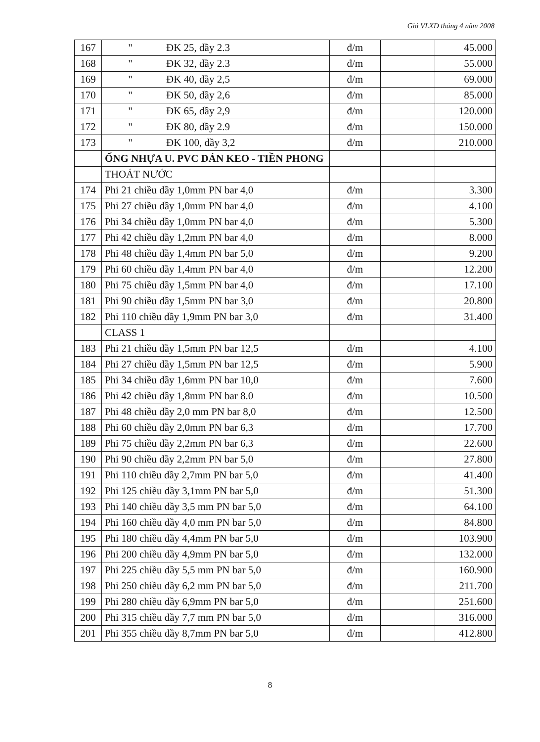Giá VLXD tháng 4 năm 2008
| 167 | " ĐK 25, dầy 2.3 | đ/m | | 45.000 |
| 168 | " ĐK 32, dầy 2.3 | đ/m | | 55.000 |
| 169 | " ĐK 40, dầy 2,5 | đ/m | | 69.000 |
| 170 | " ĐK 50, dầy 2,6 | đ/m | | 85.000 |
| 171 | " ĐK 65, dầy 2,9 | đ/m | | 120.000 |
| 172 | " ĐK 80, dầy 2.9 | đ/m | | 150.000 |
| 173 | " ĐK 100, dầy 3,2 | đ/m | | 210.000 |
| | ỐNG NHỰA U. PVC DÁN KEO - TIỀN PHONG | | | |
| | THOÁT NƯỚC | | | |
| 174 | Phi 21 chiều dầy 1,0mm PN bar 4,0 | đ/m | | 3.300 |
| 175 | Phi 27 chiều dầy 1,0mm PN bar 4,0 | đ/m | | 4.100 |
| 176 | Phi 34 chiều dầy 1,0mm PN bar 4,0 | đ/m | | 5.300 |
| 177 | Phi 42 chiều dầy 1,2mm PN bar 4,0 | đ/m | | 8.000 |
| 178 | Phi 48 chiều dầy 1,4mm PN bar 5,0 | đ/m | | 9.200 |
| 179 | Phi 60 chiều dầy 1,4mm PN bar 4,0 | đ/m | | 12.200 |
| 180 | Phi 75 chiều dầy 1,5mm PN bar 4,0 | đ/m | | 17.100 |
| 181 | Phi 90 chiều dầy 1,5mm PN bar 3,0 | đ/m | | 20.800 |
| 182 | Phi 110 chiều dầy 1,9mm PN bar 3,0 | đ/m | | 31.400 |
| | CLASS 1 | | | |
| 183 | Phi 21 chiều dầy 1,5mm PN bar 12,5 | đ/m | | 4.100 |
| 184 | Phi 27 chiều dầy 1,5mm PN bar 12,5 | đ/m | | 5.900 |
| 185 | Phi 34 chiều dầy 1,6mm PN bar 10,0 | đ/m | | 7.600 |
| 186 | Phi 42 chiều dầy 1,8mm PN bar 8.0 | đ/m | | 10.500 |
| 187 | Phi 48 chiều dầy 2,0 mm PN bar 8,0 | đ/m | | 12.500 |
| 188 | Phi 60 chiều dầy 2,0mm PN bar 6,3 | đ/m | | 17.700 |
| 189 | Phi 75 chiều dầy 2,2mm PN bar 6,3 | đ/m | | 22.600 |
| 190 | Phi 90 chiều dầy 2,2mm PN bar 5,0 | đ/m | | 27.800 |
| 191 | Phi 110 chiều dầy 2,7mm PN bar 5,0 | đ/m | | 41.400 |
| 192 | Phi 125 chiều dầy 3,1mm PN bar 5,0 | đ/m | | 51.300 |
| 193 | Phi 140 chiều dầy 3,5 mm PN bar 5,0 | đ/m | | 64.100 |
| 194 | Phi 160 chiều dầy 4,0 mm PN bar 5,0 | đ/m | | 84.800 |
| 195 | Phi 180 chiều dầy 4,4mm PN bar 5,0 | đ/m | | 103.900 |
| 196 | Phi 200 chiều dầy 4,9mm PN bar 5,0 | đ/m | | 132.000 |
| 197 | Phi 225 chiều dầy 5,5 mm PN bar 5,0 | đ/m | | 160.900 |
| 198 | Phi 250 chiều dầy 6,2 mm PN bar 5,0 | đ/m | | 211.700 |
| 199 | Phi 280 chiều dầy 6,9mm PN bar 5,0 | đ/m | | 251.600 |
| 200 | Phi 315 chiều dầy 7,7 mm PN bar 5,0 | đ/m | | 316.000 |
| 201 | Phi 355 chiều dầy 8,7mm PN bar 5,0 | đ/m | | 412.800 |
8